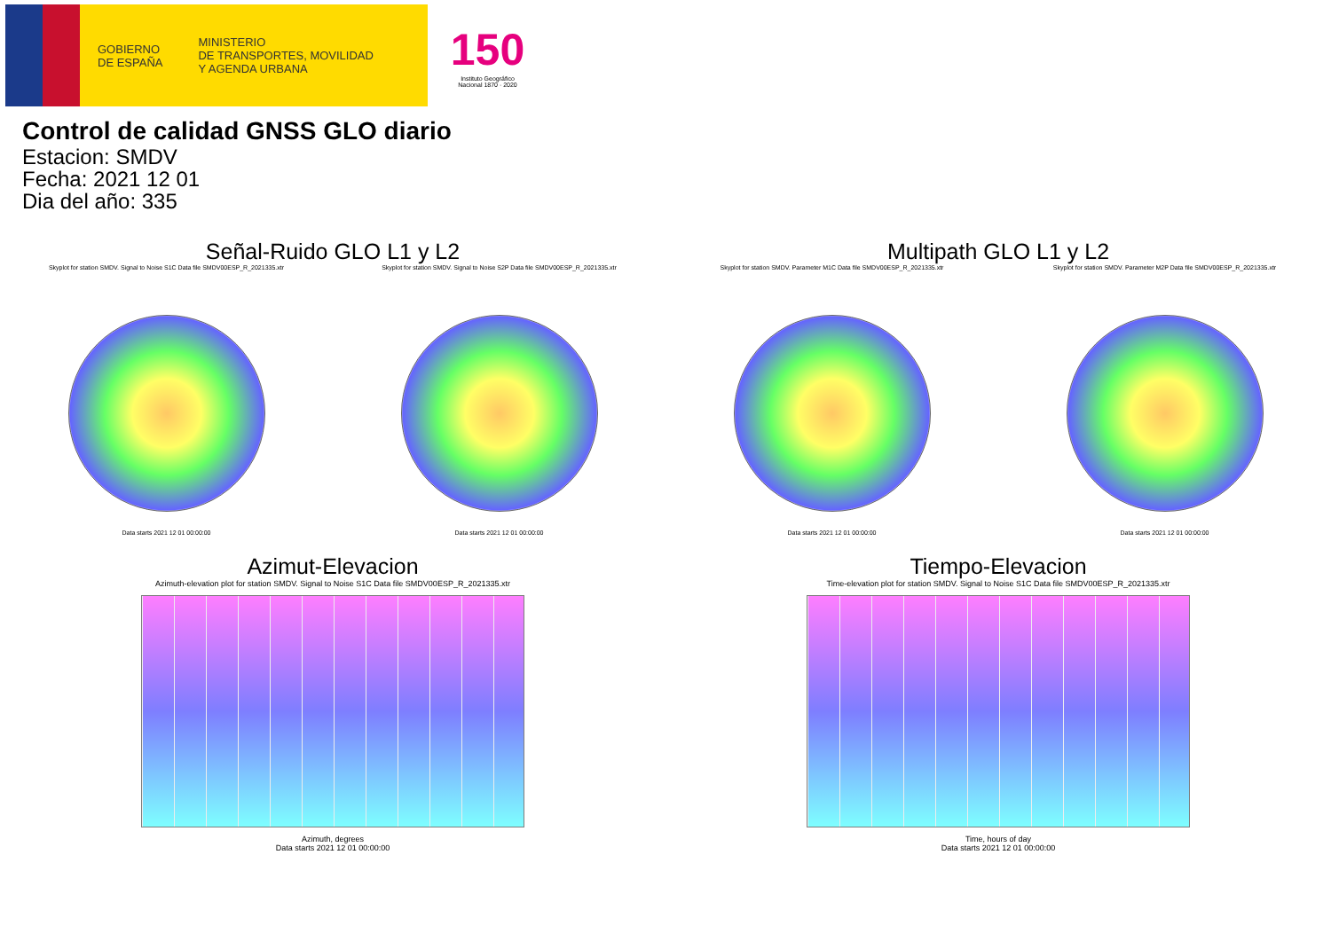GOBIERNO
DE ESPAÑA
MINISTERIO
DE TRANSPORTES, MOVILIDAD
Y AGENDA URBANA
150
Instituto Geográfico
Nacional 1870 · 2020
Control de calidad GNSS GLO diario
Estacion: SMDV
Fecha: 2021 12 01
Dia del año: 335
Señal-Ruido GLO L1 y L2
Skyplot for station SMDV. Signal to Noise S1C Data file SMDV00ESP_R_2021335.xtr
Data starts 2021 12 01 00:00:00
Skyplot for station SMDV. Signal to Noise S2P Data file SMDV00ESP_R_2021335.xtr
Data starts 2021 12 01 00:00:00
Multipath GLO L1 y L2
Skyplot for station SMDV. Parameter M1C Data file SMDV00ESP_R_2021335.xtr
Data starts 2021 12 01 00:00:00
Skyplot for station SMDV. Parameter M2P Data file SMDV00ESP_R_2021335.xtr
Data starts 2021 12 01 00:00:00
Azimut-Elevacion
Azimuth-elevation plot for station SMDV. Signal to Noise S1C Data file SMDV00ESP_R_2021335.xtr
Azimuth, degrees
Data starts 2021 12 01 00:00:00
Tiempo-Elevacion
Time-elevation plot for station SMDV. Signal to Noise S1C Data file SMDV00ESP_R_2021335.xtr
Time, hours of day
Data starts 2021 12 01 00:00:00